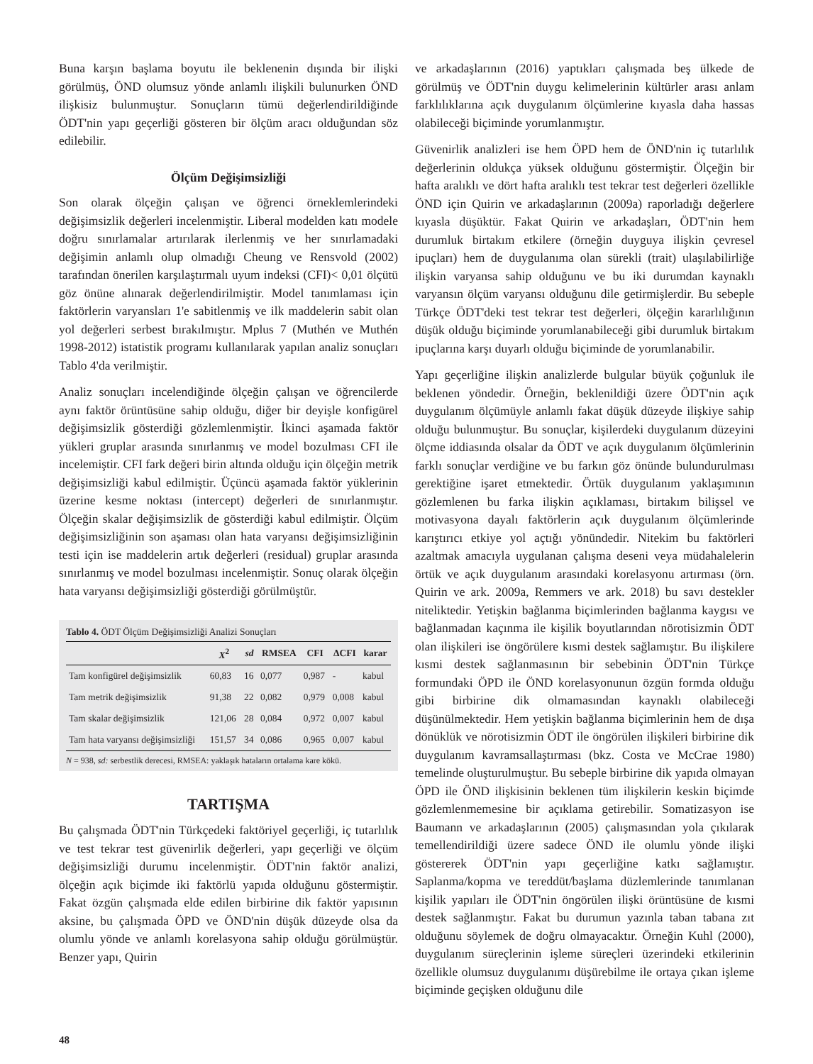Buna karşın başlama boyutu ile beklenenin dışında bir ilişki görülmüş, ÖND olumsuz yönde anlamlı ilişkili bulunurken ÖND ilişkisiz bulunmuştur. Sonuçların tümü değerlendirildiğinde ÖDT'nin yapı geçerliği gösteren bir ölçüm aracı olduğundan söz edilebilir.
Ölçüm Değişimsizliği
Son olarak ölçeğin çalışan ve öğrenci örneklemlerindeki değişimsizlik değerleri incelenmiştir. Liberal modelden katı modele doğru sınırlamalar artırılarak ilerlenmiş ve her sınırlamadaki değişimin anlamlı olup olmadığı Cheung ve Rensvold (2002) tarafından önerilen karşılaştırmalı uyum indeksi (CFI)< 0,01 ölçütü göz önüne alınarak değerlendirilmiştir. Model tanımlaması için faktörlerin varyansları 1'e sabitlenmiş ve ilk maddelerin sabit olan yol değerleri serbest bırakılmıştır. Mplus 7 (Muthén ve Muthén 1998-2012) istatistik programı kullanılarak yapılan analiz sonuçları Tablo 4'da verilmiştir.
Analiz sonuçları incelendiğinde ölçeğin çalışan ve öğrencilerde aynı faktör örüntüsüne sahip olduğu, diğer bir deyişle konfigürel değişimsizlik gösterdiği gözlemlenmiştir. İkinci aşamada faktör yükleri gruplar arasında sınırlanmış ve model bozulması CFI ile incelemiştir. CFI fark değeri birin altında olduğu için ölçeğin metrik değişimsizliği kabul edilmiştir. Üçüncü aşamada faktör yüklerinin üzerine kesme noktası (intercept) değerleri de sınırlanmıştır. Ölçeğin skalar değişimsizlik de gösterdiği kabul edilmiştir. Ölçüm değişimsizliğinin son aşaması olan hata varyansı değişimsizliğinin testi için ise maddelerin artık değerleri (residual) gruplar arasında sınırlanmış ve model bozulması incelenmiştir. Sonuç olarak ölçeğin hata varyansı değişimsizliği gösterdiği görülmüştür.
Tablo 4. ÖDT Ölçüm Değişimsizliği Analizi Sonuçları
| | X<sup>2</sup> | sd | RMSEA | CFI | ΔCFI | karar |
| --- | --- | --- | --- | --- | --- | --- |
| Tam konfigürel değişimsizlik | 60,83 | 16 | 0,077 | 0,987 | - | kabul |
| Tam metrik değişimsizlik | 91,38 | 22 | 0,082 | 0,979 | 0,008 | kabul |
| Tam skalar değişimsizlik | 121,06 | 28 | 0,084 | 0,972 | 0,007 | kabul |
| Tam hata varyansı değişimsizliği | 151,57 | 34 | 0,086 | 0,965 | 0,007 | kabul |
N = 938, sd: serbestlik derecesi, RMSEA: yaklaşık hataların ortalama kare kökü.
TARTIŞMA
Bu çalışmada ÖDT'nin Türkçedeki faktöriyel geçerliği, iç tutarlılık ve test tekrar test güvenirlik değerleri, yapı geçerliği ve ölçüm değişimsizliği durumu incelenmiştir. ÖDT'nin faktör analizi, ölçeğin açık biçimde iki faktörlü yapıda olduğunu göstermiştir. Fakat özgün çalışmada elde edilen birbirine dik faktör yapısının aksine, bu çalışmada ÖPD ve ÖND'nin düşük düzeyde olsa da olumlu yönde ve anlamlı korelasyona sahip olduğu görülmüştür. Benzer yapı, Quirin
ve arkadaşlarının (2016) yaptıkları çalışmada beş ülkede de görülmüş ve ÖDT'nin duygu kelimelerinin kültürler arası anlam farklılıklarına açık duygulanım ölçümlerine kıyasla daha hassas olabileceği biçiminde yorumlanmıştır.
Güvenirlik analizleri ise hem ÖPD hem de ÖND'nin iç tutarlılık değerlerinin oldukça yüksek olduğunu göstermiştir. Ölçeğin bir hafta aralıklı ve dört hafta aralıklı test tekrar test değerleri özellikle ÖND için Quirin ve arkadaşlarının (2009a) raporladığı değerlere kıyasla düşüktür. Fakat Quirin ve arkadaşları, ÖDT'nin hem durumluk birtakım etkilere (örneğin duyguya ilişkin çevresel ipuçları) hem de duygulanıma olan sürekli (trait) ulaşılabilirliğe ilişkin varyansa sahip olduğunu ve bu iki durumdan kaynaklı varyansın ölçüm varyansı olduğunu dile getirmişlerdir. Bu sebeple Türkçe ÖDT'deki test tekrar test değerleri, ölçeğin kararlılığının düşük olduğu biçiminde yorumlanabileceği gibi durumluk birtakım ipuçlarına karşı duyarlı olduğu biçiminde de yorumlanabilir.
Yapı geçerliğine ilişkin analizlerde bulgular büyük çoğunluk ile beklenen yöndedir. Örneğin, beklenildiği üzere ÖDT'nin açık duygulanım ölçümüyle anlamlı fakat düşük düzeyde ilişkiye sahip olduğu bulunmuştur. Bu sonuçlar, kişilerdeki duygulanım düzeyini ölçme iddiasında olsalar da ÖDT ve açık duygulanım ölçümlerinin farklı sonuçlar verdiğine ve bu farkın göz önünde bulundurulması gerektiğine işaret etmektedir. Örtük duygulanım yaklaşımının gözlemlenen bu farka ilişkin açıklaması, birtakım bilişsel ve motivasyona dayalı faktörlerin açık duygulanım ölçümlerinde karıştırıcı etkiye yol açtığı yönündedir. Nitekim bu faktörleri azaltmak amacıyla uygulanan çalışma deseni veya müdahalelerin örtük ve açık duygulanım arasındaki korelasyonu artırması (örn. Quirin ve ark. 2009a, Remmers ve ark. 2018) bu savı destekler niteliktedir. Yetişkin bağlanma biçimlerinden bağlanma kaygısı ve bağlanmadan kaçınma ile kişilik boyutlarından nörotisizmin ÖDT olan ilişkileri ise öngörülere kısmi destek sağlamıştır. Bu ilişkilere kısmi destek sağlanmasının bir sebebinin ÖDT'nin Türkçe formundaki ÖPD ile ÖND korelasyonunun özgün formda olduğu gibi birbirine dik olmamasından kaynaklı olabileceği düşünülmektedir. Hem yetişkin bağlanma biçimlerinin hem de dışa dönüklük ve nörotisizmin ÖDT ile öngörülen ilişkileri birbirine dik duygulanım kavramsallaştırması (bkz. Costa ve McCrae 1980) temelinde oluşturulmuştur. Bu sebeple birbirine dik yapıda olmayan ÖPD ile ÖND ilişkisinin beklenen tüm ilişkilerin keskin biçimde gözlemlenmemesine bir açıklama getirebilir. Somatizasyon ise Baumann ve arkadaşlarının (2005) çalışmasından yola çıkılarak temellendirildiği üzere sadece ÖND ile olumlu yönde ilişki göstererek ÖDT'nin yapı geçerliğine katkı sağlamıştır. Saplanma/kopma ve tereddüt/başlama düzlemlerinde tanımlanan kişilik yapıları ile ÖDT'nin öngörülen ilişki örüntüsüne de kısmi destek sağlanmıştır. Fakat bu durumun yazınla taban tabana zıt olduğunu söylemek de doğru olmayacaktır. Örneğin Kuhl (2000), duygulanım süreçlerinin işleme süreçleri üzerindeki etkilerinin özellikle olumsuz duygulanımı düşürebilme ile ortaya çıkan işleme biçiminde geçişken olduğunu dile
48